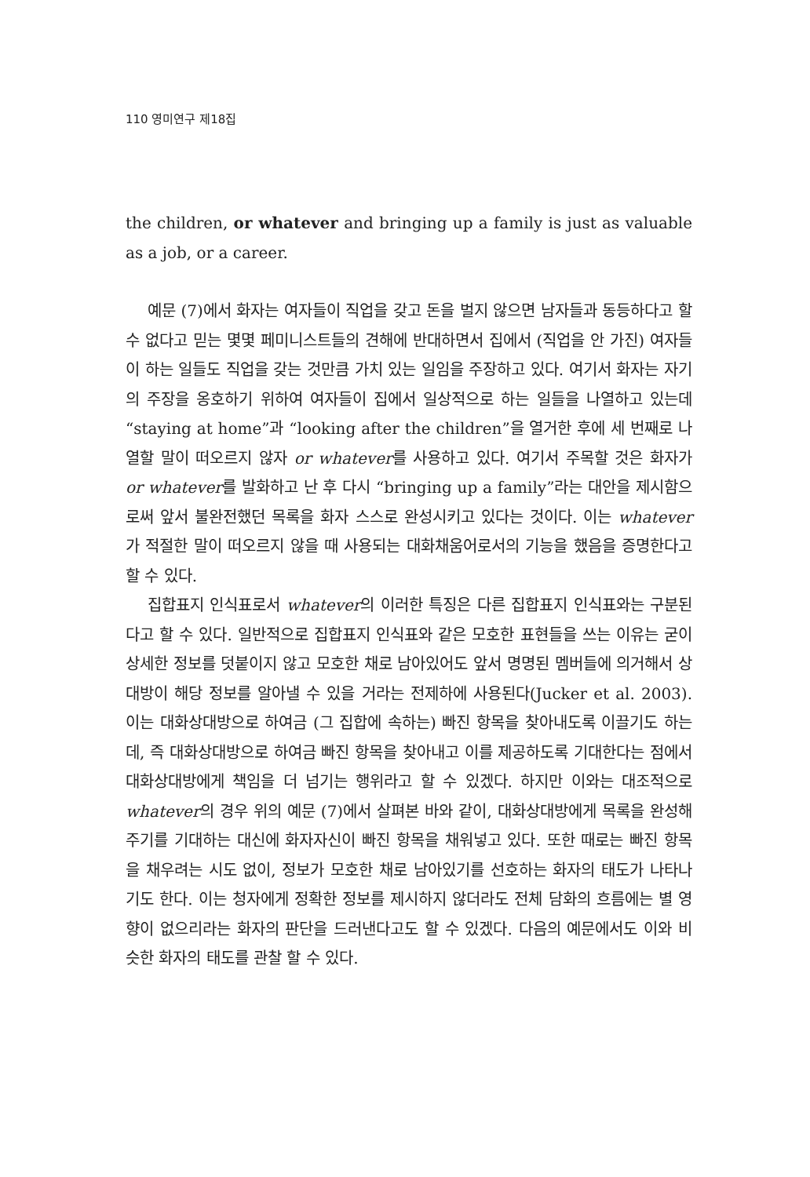110 영미연구 제18집
the children, or whatever and bringing up a family is just as valuable as a job, or a career.
예문 (7)에서 화자는 여자들이 직업을 갖고 돈을 벌지 않으면 남자들과 동등하다고 할 수 없다고 믿는 몇몇 페미니스트들의 견해에 반대하면서 집에서 (직업을 안 가진) 여자들이 하는 일들도 직업을 갖는 것만큼 가치 있는 일임을 주장하고 있다. 여기서 화자는 자기의 주장을 옹호하기 위하여 여자들이 집에서 일상적으로 하는 일들을 나열하고 있는데 “staying at home”과 “looking after the children”을 열거한 후에 세 번째로 나열할 말이 떠오르지 않자 or whatever를 사용하고 있다. 여기서 주목할 것은 화자가 or whatever를 발화하고 난 후 다시 “bringing up a family”라는 대안을 제시함으로써 앞서 불완전했던 목록을 화자 스스로 완성시키고 있다는 것이다. 이는 whatever가 적절한 말이 떠오르지 않을 때 사용되는 대화채움어로서의 기능을 했음을 증명한다고 할 수 있다.
집합표지 인식표로서 whatever의 이러한 특징은 다른 집합표지 인식표와는 구분된다고 할 수 있다. 일반적으로 집합표지 인식표와 같은 모호한 표현들을 쓰는 이유는 굳이 상세한 정보를 덧붙이지 않고 모호한 채로 남아있어도 앞서 명명된 멤버들에 의거해서 상대방이 해당 정보를 알아낼 수 있을 거라는 전제하에 사용된다(Jucker et al. 2003). 이는 대화상대방으로 하여금 (그 집합에 속하는) 빠진 항목을 찾아내도록 이끌기도 하는데, 즉 대화상대방으로 하여금 빠진 항목을 찾아내고 이를 제공하도록 기대한다는 점에서 대화상대방에게 책임을 더 넘기는 행위라고 할 수 있겠다. 하지만 이와는 대조적으로 whatever의 경우 위의 예문 (7)에서 살펴본 바와 같이, 대화상대방에게 목록을 완성해 주기를 기대하는 대신에 화자자신이 빠진 항목을 채워넣고 있다. 또한 때로는 빠진 항목을 채우려는 시도 없이, 정보가 모호한 채로 남아있기를 선호하는 화자의 태도가 나타나기도 한다. 이는 청자에게 정확한 정보를 제시하지 않더라도 전체 담화의 흐름에는 별 영향이 없으리라는 화자의 판단을 드러낸다고도 할 수 있겠다. 다음의 예문에서도 이와 비슷한 화자의 태도를 관찰 할 수 있다.